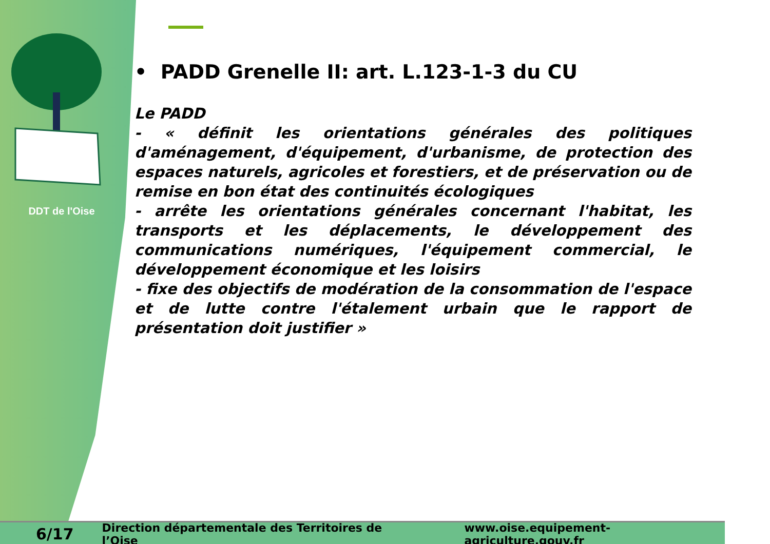DDT de l'Oise
• PADD Grenelle II: art. L.123-1-3 du CU
Le PADD
- « définit les orientations générales des politiques d'aménagement, d'équipement, d'urbanisme, de protection des espaces naturels, agricoles et forestiers, et de préservation ou de remise en bon état des continuités écologiques
- arrête les orientations générales concernant l'habitat, les transports et les déplacements, le développement des communications numériques, l'équipement commercial, le développement économique et les loisirs
- fixe des objectifs de modération de la consommation de l'espace et de lutte contre l'étalement urbain que le rapport de présentation doit justifier »
6/17 Direction départementale des Territoires de l’Oise www.oise.equipement-agriculture.gouv.fr